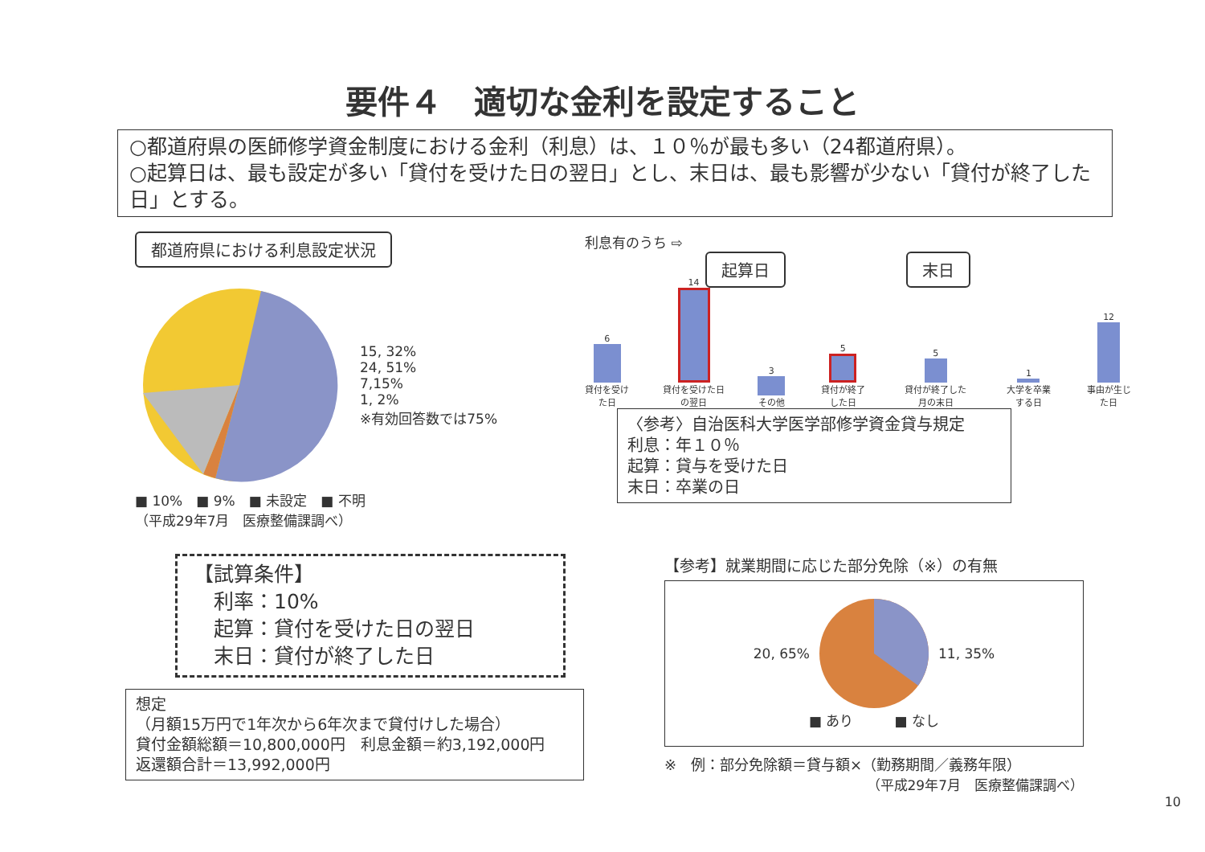要件４　適切な金利を設定すること
○都道府県の医師修学資金制度における金利（利息）は、１０％が最も多い（24都道府県）。
○起算日は、最も設定が多い「貸付を受けた日の翌日」とし、末日は、最も影響が少ない「貸付が終了した日」とする。
都道府県における利息設定状況
15, 32%
24, 51%
7,15%
1, 2%
※有効回答数では75%
■ 10%　■ 9%　■ 未設定　■ 不明
（平成29年7月　医療整備課調べ）
利息有のうち ⇨
起算日 末日
6
貸付を受けた日
14
貸付を受けた日の翌日
3
その他
5
貸付が終了した日
5
貸付が終了した月の末日
1
大学を卒業する日
12
事由が生じた日
〈参考〉自治医科大学医学部修学資金貸与規定
利息：年１０％
起算：貸与を受けた日
末日：卒業の日
【試算条件】
　利率：10%
　起算：貸付を受けた日の翌日
　末日：貸付が終了した日
想定
（月額15万円で1年次から6年次まで貸付けした場合）
貸付金額総額＝10,800,000円　利息金額＝約3,192,000円
返還額合計＝13,992,000円
【参考】就業期間に応じた部分免除（※）の有無
20, 65% 11, 35%
■ あり　　　■ なし
※　例：部分免除額＝貸与額×（勤務期間／義務年限）
（平成29年7月　医療整備課調べ）
10